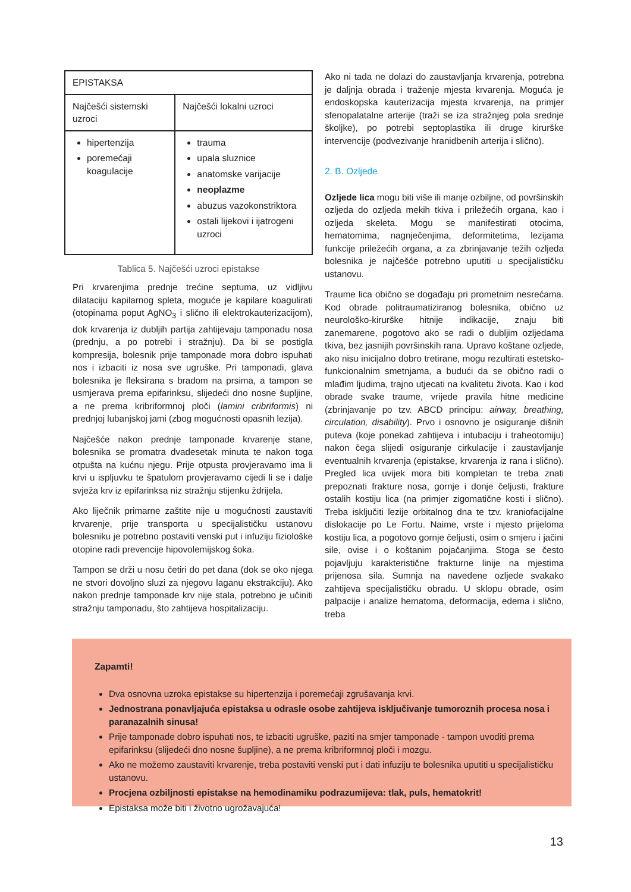| EPISTAKSA | |
| --- | --- |
| Najčešći sistemski uzroci | Najčešći lokalni uzroci |
| hipertenzija poremećaji koagulacije | trauma upala sluznice anatomske varijacije neoplazme abuzus vazokonstriktora ostali lijekovi i ijatrogeni uzroci |
Tablica 5. Najčešći uzroci epistakse
Pri krvarenjima prednje trećine septuma, uz vidljivu dilataciju kapilarnog spleta, moguće je kapilare koagulirati (otopinama poput AgNO<sub>3</sub> i slično ili elektrokauterizacijom), dok krvarenja iz dubljih partija zahtijevaju tamponadu nosa (prednju, a po potrebi i stražnju). Da bi se postigla kompresija, bolesnik prije tamponade mora dobro ispuhati nos i izbaciti iz nosa sve ugruške. Pri tamponadi, glava bolesnika je fleksirana s bradom na prsima, a tampon se usmjerava prema epifarinksu, slijedeći dno nosne šupljine, a ne prema kribriformnoj ploči (lamini cribriformis) ni prednjoj lubanjskoj jami (zbog mogućnosti opasnih lezija).
Najčešće nakon prednje tamponade krvarenje stane, bolesnika se promatra dvadesetak minuta te nakon toga otpušta na kućnu njegu. Prije otpusta provjeravamo ima li krvi u ispljuvku te špatulom provjeravamo cijedi li se i dalje svježa krv iz epifarinksa niz stražnju stijenku ždrijela.
Ako liječnik primarne zaštite nije u mogućnosti zaustaviti krvarenje, prije transporta u specijalističku ustanovu bolesniku je potrebno postaviti venski put i infuziju fiziološke otopine radi prevencije hipovolemijskog šoka.
Tampon se drži u nosu četiri do pet dana (dok se oko njega ne stvori dovoljno sluzi za njegovu laganu ekstrakciju). Ako nakon prednje tamponade krv nije stala, potrebno je učiniti stražnju tamponadu, što zahtijeva hospitalizaciju.
Ako ni tada ne dolazi do zaustavljanja krvarenja, potrebna je daljnja obrada i traženje mjesta krvarenja. Moguća je endoskopska kauterizacija mjesta krvarenja, na primjer sfenopalatalne arterije (traži se iza stražnjeg pola srednje školjke), po potrebi septoplastika ili druge kirurške intervencije (podvezivanje hranidbenih arterija i slično).
2. B. Ozljede
Ozljede lica mogu biti više ili manje ozbiljne, od površinskih ozljeda do ozljeda mekih tkiva i priležećih organa, kao i ozljeda skeleta. Mogu se manifestirati otocima, hematomima, nagnječenjima, deformitetima, lezijama funkcije priležećih organa, a za zbrinjavanje težih ozljeda bolesnika je najčešće potrebno uputiti u specijalističku ustanovu.
Traume lica obično se događaju pri prometnim nesrećama. Kod obrade politraumatiziranog bolesnika, obično uz neurološko-kirurške hitnije indikacije, znaju biti zanemarene, pogotovo ako se radi o dubljim ozljedama tkiva, bez jasnijih površinskih rana. Upravo koštane ozljede, ako nisu inicijalno dobro tretirane, mogu rezultirati estetsko-funkcionalnim smetnjama, a budući da se obično radi o mlađim ljudima, trajno utjecati na kvalitetu života. Kao i kod obrade svake traume, vrijede pravila hitne medicine (zbrinjavanje po tzv. ABCD principu: airway, breathing, circulation, disability). Prvo i osnovno je osiguranje dišnih puteva (koje ponekad zahtijeva i intubaciju i traheotomiju) nakon čega slijedi osiguranje cirkulacije i zaustavljanje eventualnih krvarenja (epistakse, krvarenja iz rana i slično). Pregled lica uvijek mora biti kompletan te treba znati prepoznati frakture nosa, gornje i donje čeljusti, frakture ostalih kostiju lica (na primjer zigomatične kosti i slično). Treba isključiti lezije orbitalnog dna te tzv. kraniofacijalne dislokacije po Le Fortu. Naime, vrste i mjesto prijeloma kostiju lica, a pogotovo gornje čeljusti, osim o smjeru i jačini sile, ovise i o koštanim pojačanjima. Stoga se često pojavljuju karakteristične frakturne linije na mjestima prijenosa sila. Sumnja na navedene ozljede svakako zahtijeva specijalističku obradu. U sklopu obrade, osim palpacije i analize hematoma, deformacija, edema i slično, treba
Zapamti!
Dva osnovna uzroka epistakse su hipertenzija i poremećaji zgrušavanja krvi.
Jednostrana ponavljajuća epistaksa u odrasle osobe zahtijeva isključivanje tumoroznih procesa nosa i paranazalnih sinusa!
Prije tamponade dobro ispuhati nos, te izbaciti ugruške, paziti na smjer tamponade - tampon uvoditi prema epifarinksu (slijedeći dno nosne šupljine), a ne prema kribriformnoj ploči i mozgu.
Ako ne možemo zaustaviti krvarenje, treba postaviti venski put i dati infuziju te bolesnika uputiti u specijalističku ustanovu.
Procjena ozbiljnosti epistakse na hemodinamiku podrazumijeva: tlak, puls, hematokrit!
Epistaksa može biti i životno ugrožavajuća!
13